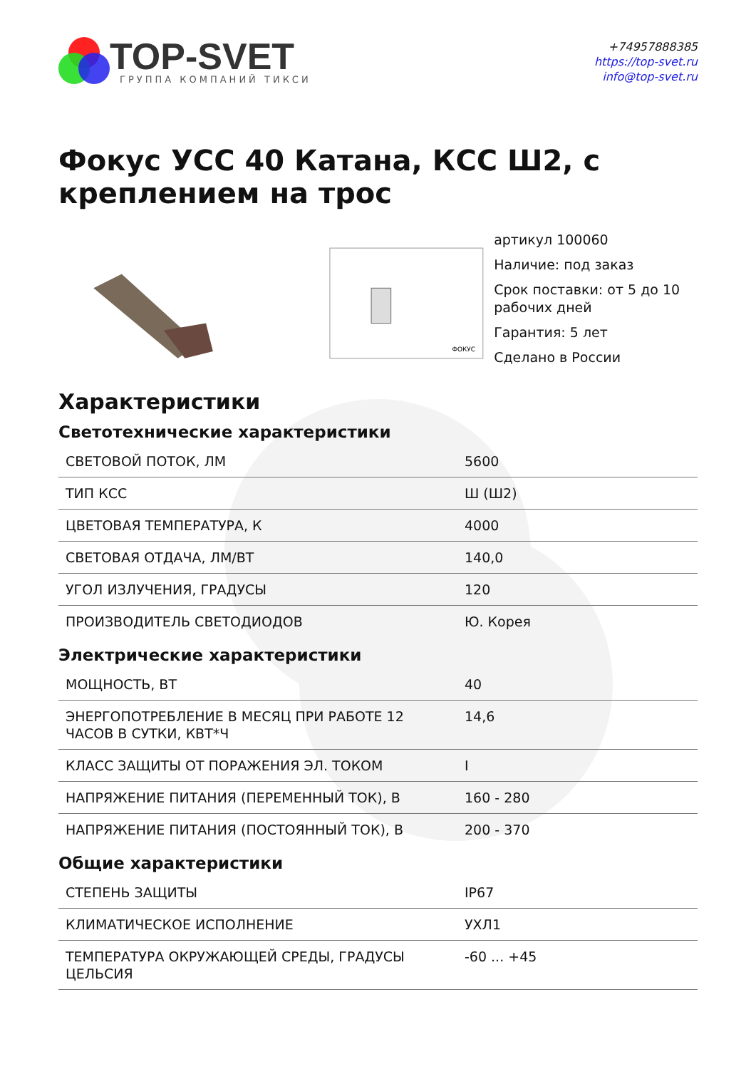TOP-SVET
ГРУППА КОМПАНИЙ ТИКСИ
+74957888385
https://top-svet.ru
info@top-svet.ru
Фокус УСС 40 Катана, КСС Ш2, с креплением на трос
ФОКУС
артикул 100060
Наличие: под заказ
Срок поставки: от 5 до 10 рабочих дней
Гарантия: 5 лет
Сделано в России
Характеристики
Светотехнические характеристики
| СВЕТОВОЙ ПОТОК, ЛМ | 5600 |
| ТИП КСС | Ш (Ш2) |
| ЦВЕТОВАЯ ТЕМПЕРАТУРА, К | 4000 |
| СВЕТОВАЯ ОТДАЧА, ЛМ/ВТ | 140,0 |
| УГОЛ ИЗЛУЧЕНИЯ, ГРАДУСЫ | 120 |
| ПРОИЗВОДИТЕЛЬ СВЕТОДИОДОВ | Ю. Корея |
Электрические характеристики
| МОЩНОСТЬ, ВТ | 40 |
| ЭНЕРГОПОТРЕБЛЕНИЕ В МЕСЯЦ ПРИ РАБОТЕ 12 ЧАСОВ В СУТКИ, КВТ*Ч | 14,6 |
| КЛАСС ЗАЩИТЫ ОТ ПОРАЖЕНИЯ ЭЛ. ТОКОМ | I |
| НАПРЯЖЕНИЕ ПИТАНИЯ (ПЕРЕМЕННЫЙ ТОК), В | 160 - 280 |
| НАПРЯЖЕНИЕ ПИТАНИЯ (ПОСТОЯННЫЙ ТОК), В | 200 - 370 |
Общие характеристики
| СТЕПЕНЬ ЗАЩИТЫ | IP67 |
| КЛИМАТИЧЕСКОЕ ИСПОЛНЕНИЕ | УХЛ1 |
| ТЕМПЕРАТУРА ОКРУЖАЮЩЕЙ СРЕДЫ, ГРАДУСЫ ЦЕЛЬСИЯ | -60 ... +45 |